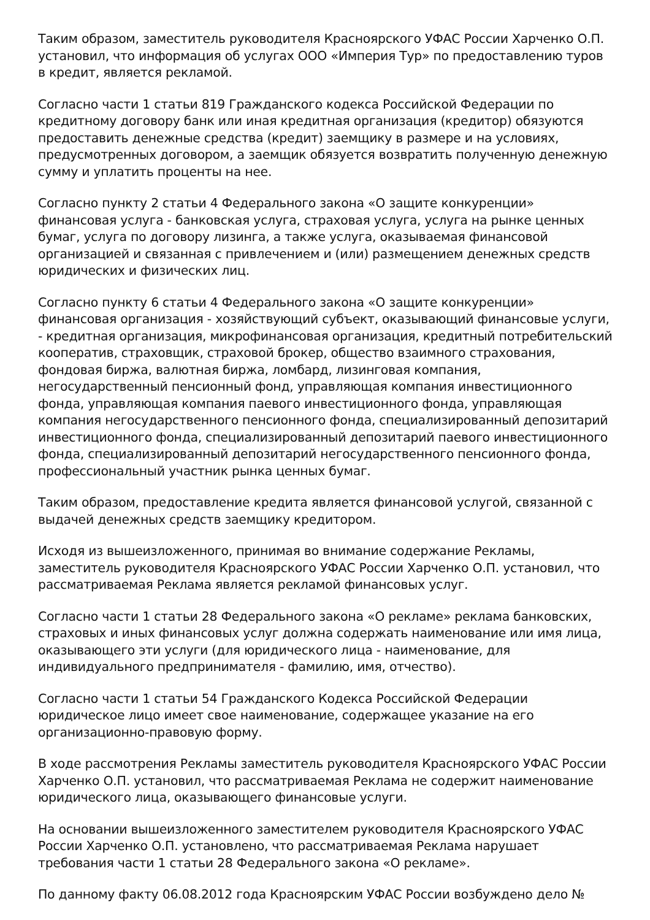Таким образом, заместитель руководителя Красноярского УФАС России Харченко О.П. установил, что информация об услугах ООО «Империя Тур» по предоставлению туров в кредит, является рекламой.
Согласно части 1 статьи 819 Гражданского кодекса Российской Федерации по кредитному договору банк или иная кредитная организация (кредитор) обязуются предоставить денежные средства (кредит) заемщику в размере и на условиях, предусмотренных договором, а заемщик обязуется возвратить полученную денежную сумму и уплатить проценты на нее.
Согласно пункту 2 статьи 4 Федерального закона «О защите конкуренции» финансовая услуга - банковская услуга, страховая услуга, услуга на рынке ценных бумаг, услуга по договору лизинга, а также услуга, оказываемая финансовой организацией и связанная с привлечением и (или) размещением денежных средств юридических и физических лиц.
Согласно пункту 6 статьи 4 Федерального закона «О защите конкуренции» финансовая организация - хозяйствующий субъект, оказывающий финансовые услуги, - кредитная организация, микрофинансовая организация, кредитный потребительский кооператив, страховщик, страховой брокер, общество взаимного страхования, фондовая биржа, валютная биржа, ломбард, лизинговая компания, негосударственный пенсионный фонд, управляющая компания инвестиционного фонда, управляющая компания паевого инвестиционного фонда, управляющая компания негосударственного пенсионного фонда, специализированный депозитарий инвестиционного фонда, специализированный депозитарий паевого инвестиционного фонда, специализированный депозитарий негосударственного пенсионного фонда, профессиональный участник рынка ценных бумаг.
Таким образом, предоставление кредита является финансовой услугой, связанной с выдачей денежных средств заемщику кредитором.
Исходя из вышеизложенного, принимая во внимание содержание Рекламы, заместитель руководителя Красноярского УФАС России Харченко О.П. установил, что рассматриваемая Реклама является рекламой финансовых услуг.
Согласно части 1 статьи 28 Федерального закона «О рекламе» реклама банковских, страховых и иных финансовых услуг должна содержать наименование или имя лица, оказывающего эти услуги (для юридического лица - наименование, для индивидуального предпринимателя - фамилию, имя, отчество).
Согласно части 1 статьи 54 Гражданского Кодекса Российской Федерации юридическое лицо имеет свое наименование, содержащее указание на его организационно-правовую форму.
В ходе рассмотрения Рекламы заместитель руководителя Красноярского УФАС России Харченко О.П. установил, что рассматриваемая Реклама не содержит наименование юридического лица, оказывающего финансовые услуги.
На основании вышеизложенного заместителем руководителя Красноярского УФАС России Харченко О.П. установлено, что рассматриваемая Реклама нарушает требования части 1 статьи 28 Федерального закона «О рекламе».
По данному факту 06.08.2012 года Красноярским УФАС России возбуждено дело №